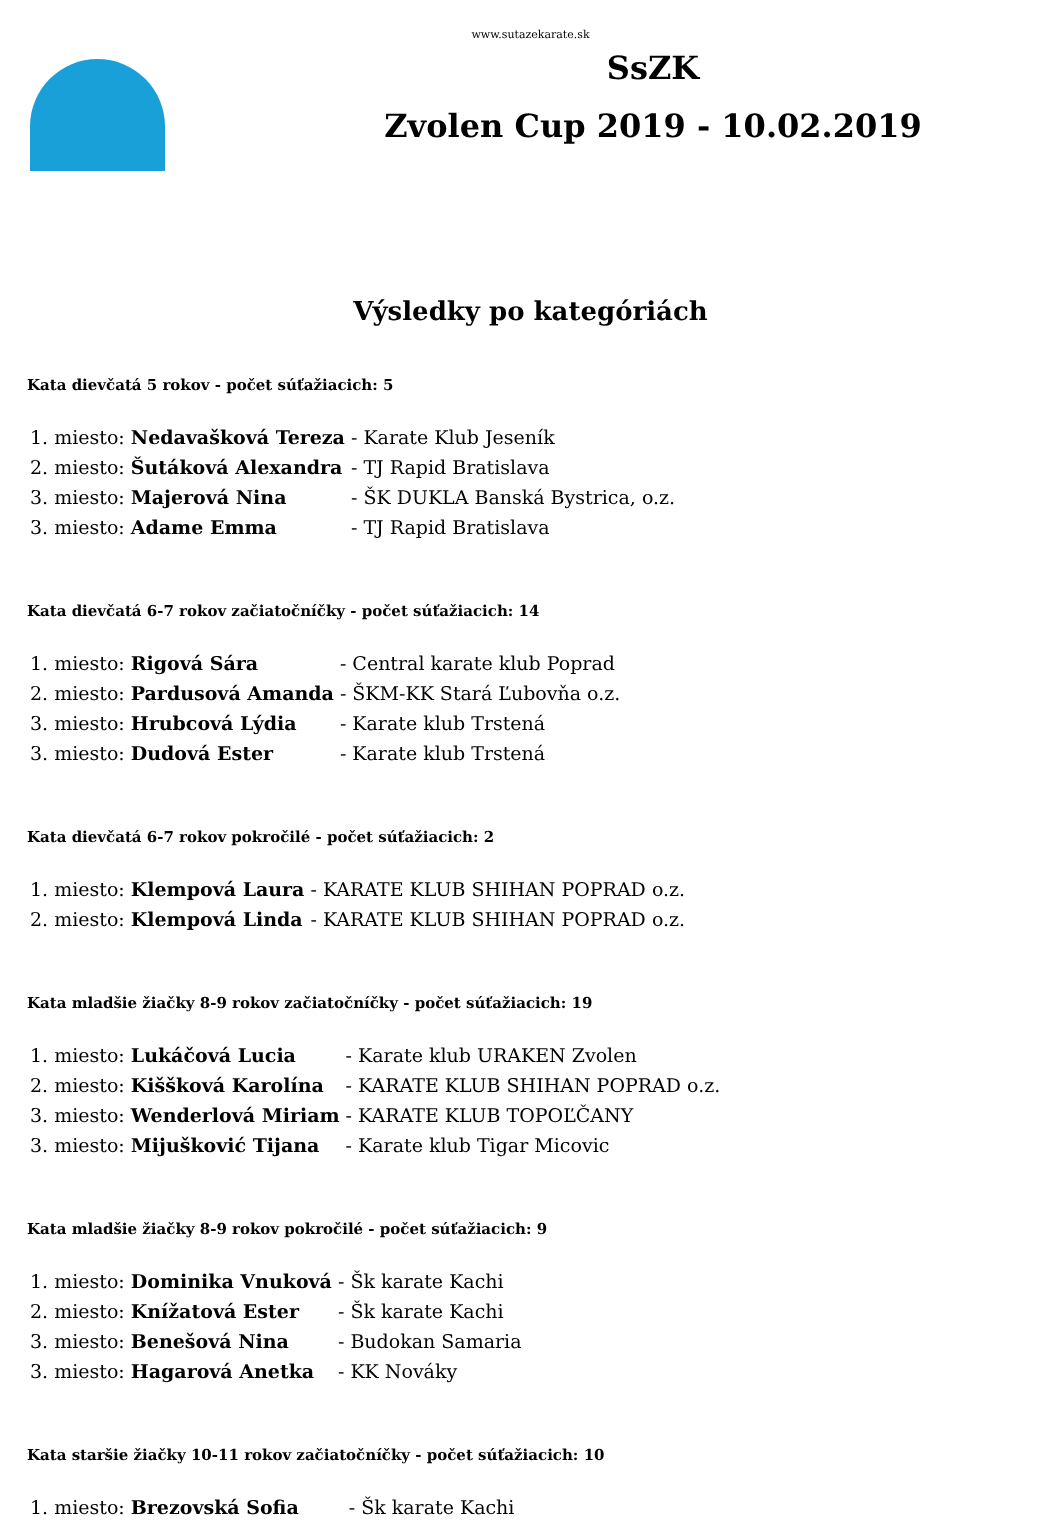www.sutazekarate.sk
SsZK
Zvolen Cup 2019 - 10.02.2019
Výsledky po kategóriách
Kata dievčatá 5 rokov - počet súťažiacich: 5
| 1. miesto: Nedavašková Tereza | - Karate Klub Jeseník |
| 2. miesto: Šutáková Alexandra | - TJ Rapid Bratislava |
| 3. miesto: Majerová Nina | - ŠK DUKLA Banská Bystrica, o.z. |
| 3. miesto: Adame Emma | - TJ Rapid Bratislava |
Kata dievčatá 6-7 rokov začiatočníčky - počet súťažiacich: 14
| 1. miesto: Rigová Sára | - Central karate klub Poprad |
| 2. miesto: Pardusová Amanda | - ŠKM-KK Stará Ľubovňa o.z. |
| 3. miesto: Hrubcová Lýdia | - Karate klub Trstená |
| 3. miesto: Dudová Ester | - Karate klub Trstená |
Kata dievčatá 6-7 rokov pokročilé - počet súťažiacich: 2
| 1. miesto: Klempová Laura | - KARATE KLUB SHIHAN POPRAD o.z. |
| 2. miesto: Klempová Linda | - KARATE KLUB SHIHAN POPRAD o.z. |
Kata mladšie žiačky 8-9 rokov začiatočníčky - počet súťažiacich: 19
| 1. miesto: Lukáčová Lucia | - Karate klub URAKEN Zvolen |
| 2. miesto: Kiššková Karolína | - KARATE KLUB SHIHAN POPRAD o.z. |
| 3. miesto: Wenderlová Miriam | - KARATE KLUB TOPOĽČANY |
| 3. miesto: Mijušković Tijana | - Karate klub Tigar Micovic |
Kata mladšie žiačky 8-9 rokov pokročilé - počet súťažiacich: 9
| 1. miesto: Dominika Vnuková | - Šk karate Kachi |
| 2. miesto: Knížatová Ester | - Šk karate Kachi |
| 3. miesto: Benešová Nina | - Budokan Samaria |
| 3. miesto: Hagarová Anetka | - KK Nováky |
Kata staršie žiačky 10-11 rokov začiatočníčky - počet súťažiacich: 10
| 1. miesto: Brezovská Sofia | - Šk karate Kachi |